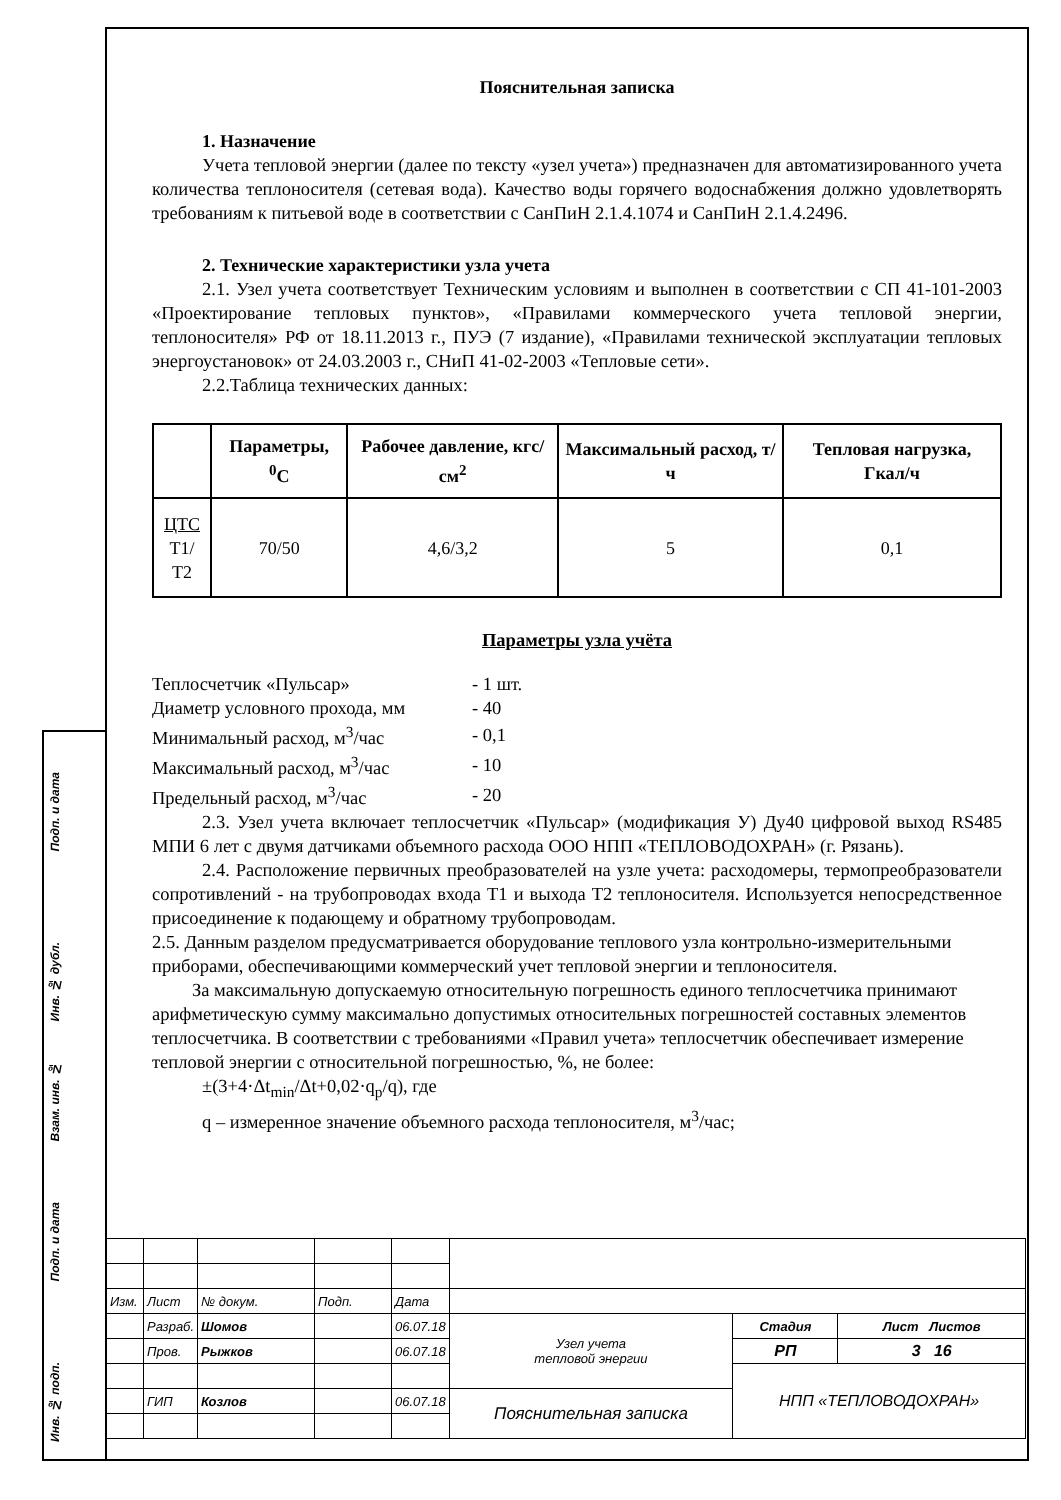Подп. и дата
Инв. № дубл.
Взам. инв. №
Подп. и дата
Инв. № подп.
Пояснительная записка
1. Назначение
Учета тепловой энергии (далее по тексту «узел учета») предназначен для автоматизированного учета количества теплоносителя (сетевая вода). Качество воды горячего водоснабжения должно удовлетворять требованиям к питьевой воде в соответствии с СанПиН 2.1.4.1074 и СанПиН 2.1.4.2496.
2. Технические характеристики узла учета
2.1. Узел учета соответствует Техническим условиям и выполнен в соответствии с СП 41-101-2003 «Проектирование тепловых пунктов», «Правилами коммерческого учета тепловой энергии, теплоносителя» РФ от 18.11.2013 г., ПУЭ (7 издание), «Правилами технической эксплуатации тепловых энергоустановок» от 24.03.2003 г., СНиП 41-02-2003 «Тепловые сети».
2.2.Таблица технических данных:
| | Параметры, <sup>0</sup>С | Рабочее давление, кгс/см<sup>2</sup> | Максимальный расход, т/ч | Тепловая нагрузка, Гкал/ч |
| --- | --- | --- | --- | --- |
| ЦТС Т1/Т2 | 70/50 | 4,6/3,2 | 5 | 0,1 |
Параметры узла учёта
| Теплосчетчик «Пульсар» | - 1 шт. |
| Диаметр условного прохода, мм | - 40 |
| Минимальный расход, м<sup>3</sup>/час | - 0,1 |
| Максимальный расход, м<sup>3</sup>/час | - 10 |
| Предельный расход, м<sup>3</sup>/час | - 20 |
2.3. Узел учета включает теплосчетчик «Пульсар» (модификация У) Ду40 цифровой выход RS485 МПИ 6 лет с двумя датчиками объемного расхода ООО НПП «ТЕПЛОВОДОХРАН» (г. Рязань).
2.4. Расположение первичных преобразователей на узле учета: расходомеры, термопреобразователи сопротивлений - на трубопроводах входа Т1 и выхода Т2 теплоносителя. Используется непосредственное присоединение к подающему и обратному трубопроводам.
2.5. Данным разделом предусматривается оборудование теплового узла контрольно-измерительными приборами, обеспечивающими коммерческий учет тепловой энергии и теплоносителя.
За максимальную допускаемую относительную погрешность единого теплосчетчика принимают арифметическую сумму максимально допустимых относительных погрешностей составных элементов теплосчетчика. В соответствии с требованиями «Правил учета» теплосчетчик обеспечивает измерение тепловой энергии с относительной погрешностью, %, не более:
±(3+4·Δt<sub>min</sub>/Δt+0,02·q<sub>p</sub>/q), где
q – измеренное значение объемного расхода теплоносителя, м<sup>3</sup>/час;
| Изм. | Лист | № докум. | Подп. | Дата | | | |
| | Разраб. | Шомов | | 06.07.18 | Узел учета тепловой энергии | Стадия | Лист Листов |
| | Пров. | Рыжков | | 06.07.18 | | РП | 3 16 |
| | | | | | | НПП «ТЕПЛОВОДОХРАН» | |
| | ГИП | Козлов | | 06.07.18 | Пояснительная записка | | |